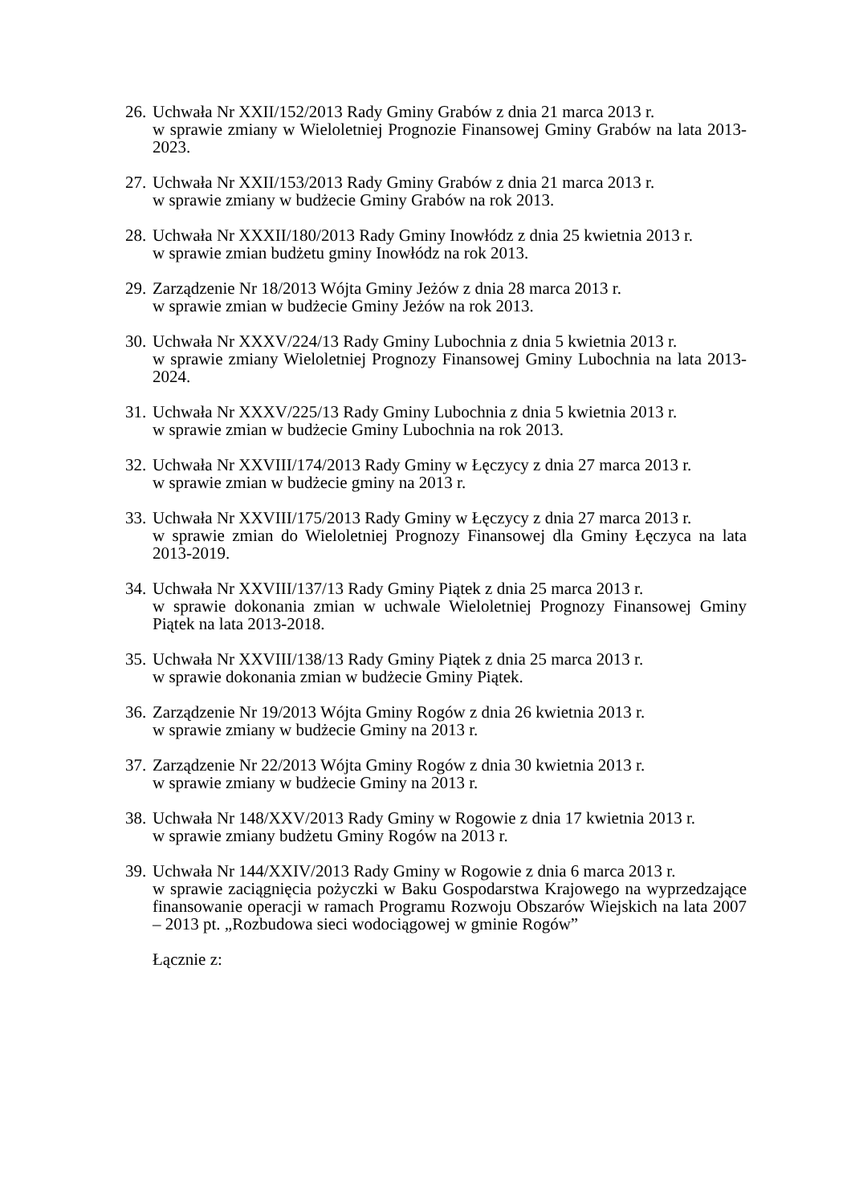26.
Uchwała Nr XXII/152/2013 Rady Gminy Grabów z dnia 21 marca 2013 r.
w sprawie zmiany w Wieloletniej Prognozie Finansowej Gminy Grabów na lata 2013-2023.
27.
Uchwała Nr XXII/153/2013 Rady Gminy Grabów z dnia 21 marca 2013 r.
w sprawie zmiany w budżecie Gminy Grabów na rok 2013.
28.
Uchwała Nr XXXII/180/2013 Rady Gminy Inowłódz z dnia 25 kwietnia 2013 r.
w sprawie zmian budżetu gminy Inowłódz na rok 2013.
29.
Zarządzenie Nr 18/2013 Wójta Gminy Jeżów z dnia 28 marca 2013 r.
w sprawie zmian w budżecie Gminy Jeżów na rok 2013.
30.
Uchwała Nr XXXV/224/13 Rady Gminy Lubochnia z dnia 5 kwietnia 2013 r.
w sprawie zmiany Wieloletniej Prognozy Finansowej Gminy Lubochnia na lata 2013-2024.
31.
Uchwała Nr XXXV/225/13 Rady Gminy Lubochnia z dnia 5 kwietnia 2013 r.
w sprawie zmian w budżecie Gminy Lubochnia na rok 2013.
32.
Uchwała Nr XXVIII/174/2013 Rady Gminy w Łęczycy z dnia 27 marca 2013 r.
w sprawie zmian w budżecie gminy na 2013 r.
33.
Uchwała Nr XXVIII/175/2013 Rady Gminy w Łęczycy z dnia 27 marca 2013 r.
w sprawie zmian do Wieloletniej Prognozy Finansowej dla Gminy Łęczyca na lata 2013-2019.
34.
Uchwała Nr XXVIII/137/13 Rady Gminy Piątek z dnia 25 marca 2013 r.
w sprawie dokonania zmian w uchwale Wieloletniej Prognozy Finansowej Gminy Piątek na lata 2013-2018.
35.
Uchwała Nr XXVIII/138/13 Rady Gminy Piątek z dnia 25 marca 2013 r.
w sprawie dokonania zmian w budżecie Gminy Piątek.
36.
Zarządzenie Nr 19/2013 Wójta Gminy Rogów z dnia 26 kwietnia 2013 r.
w sprawie zmiany w budżecie Gminy na 2013 r.
37.
Zarządzenie Nr 22/2013 Wójta Gminy Rogów z dnia 30 kwietnia 2013 r.
w sprawie zmiany w budżecie Gminy na 2013 r.
38.
Uchwała Nr 148/XXV/2013 Rady Gminy w Rogowie z dnia 17 kwietnia 2013 r.
w sprawie zmiany budżetu Gminy Rogów na 2013 r.
39.
Uchwała Nr 144/XXIV/2013 Rady Gminy w Rogowie z dnia 6 marca 2013 r.
w sprawie zaciągnięcia pożyczki w Baku Gospodarstwa Krajowego na wyprzedzające finansowanie operacji w ramach Programu Rozwoju Obszarów Wiejskich na lata 2007 – 2013 pt. „Rozbudowa sieci wodociągowej w gminie Rogów”
Łącznie z: